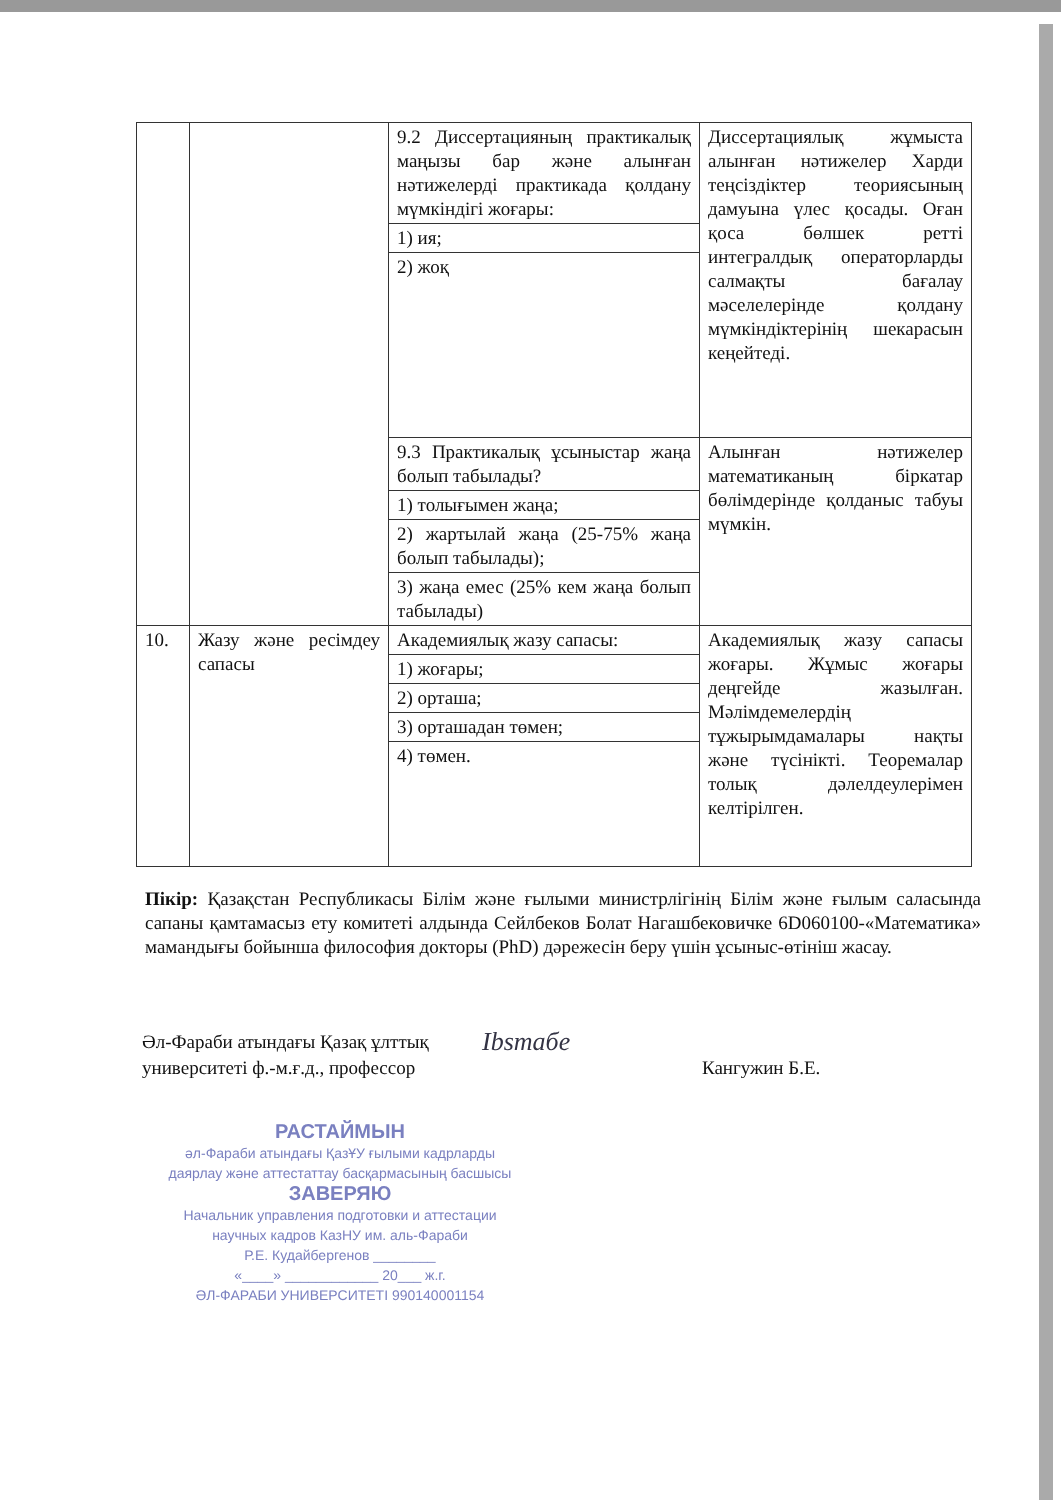| | | / 9.2 Диссертацияның практикалық маңызы бар және алынған нәтижелерді практикада қолдану мүмкіндігі жоғары: / / 1) ия; / / 2) жоқ / | Диссертациялық жұмыста алынған нәтижелер Харди теңсіздіктер теориясының дамуына үлес қосады. Оған қоса бөлшек ретті интегралдық операторларды салмақты бағалау мәселелерінде қолдану мүмкіндіктерінің шекарасын кеңейтеді. |
| | | / 9.3 Практикалық ұсыныстар жаңа болып табылады? / / 1) толығымен жаңа; / / 2) жартылай жаңа (25-75% жаңа болып табылады); / / 3) жаңа емес (25% кем жаңа болып табылады) / | Алынған нәтижелер математиканың біркатар бөлімдерінде қолданыс табуы мүмкін. |
| 10. | Жазу және ресімдеу сапасы | / Академиялық жазу сапасы: / / 1) жоғары; / / 2) орташа; / / 3) орташадан төмен; / / 4) төмен. / | Академиялық жазу сапасы жоғары. Жұмыс жоғары деңгейде жазылған. Мәлімдемелердің тұжырымдамалары нақты және түсінікті. Теоремалар толық дәлелдеулерімен келтірілген. |
Пікір: Қазақстан Республикасы Білім және ғылыми министрлігінің Білім және ғылым саласында сапаны қамтамасыз ету комитеті алдында Сейлбеков Болат Нагашбековичке 6D060100-«Математика» мамандығы бойынша философия докторы (PhD) дәрежесін беру үшін ұсыныс-өтініш жасау.
Әл-Фараби атындағы Қазақ ұлттық
университеті ф.-м.ғ.д., профессор
Ibsmaбe
Кангужин Б.Е.
РАСТАЙМЫН
әл-Фараби атындағы ҚазҰУ ғылыми кадрларды даярлау және аттестаттау басқармасының басшысы
ЗАВЕРЯЮ
Начальник управления подготовки и аттестации научных кадров КазНУ им. аль-Фараби
Р.Е. Кудайбергенов ________
«____» ____________ 20___ ж.г.
ӘЛ-ФАРАБИ УНИВЕРСИТЕТІ 990140001154